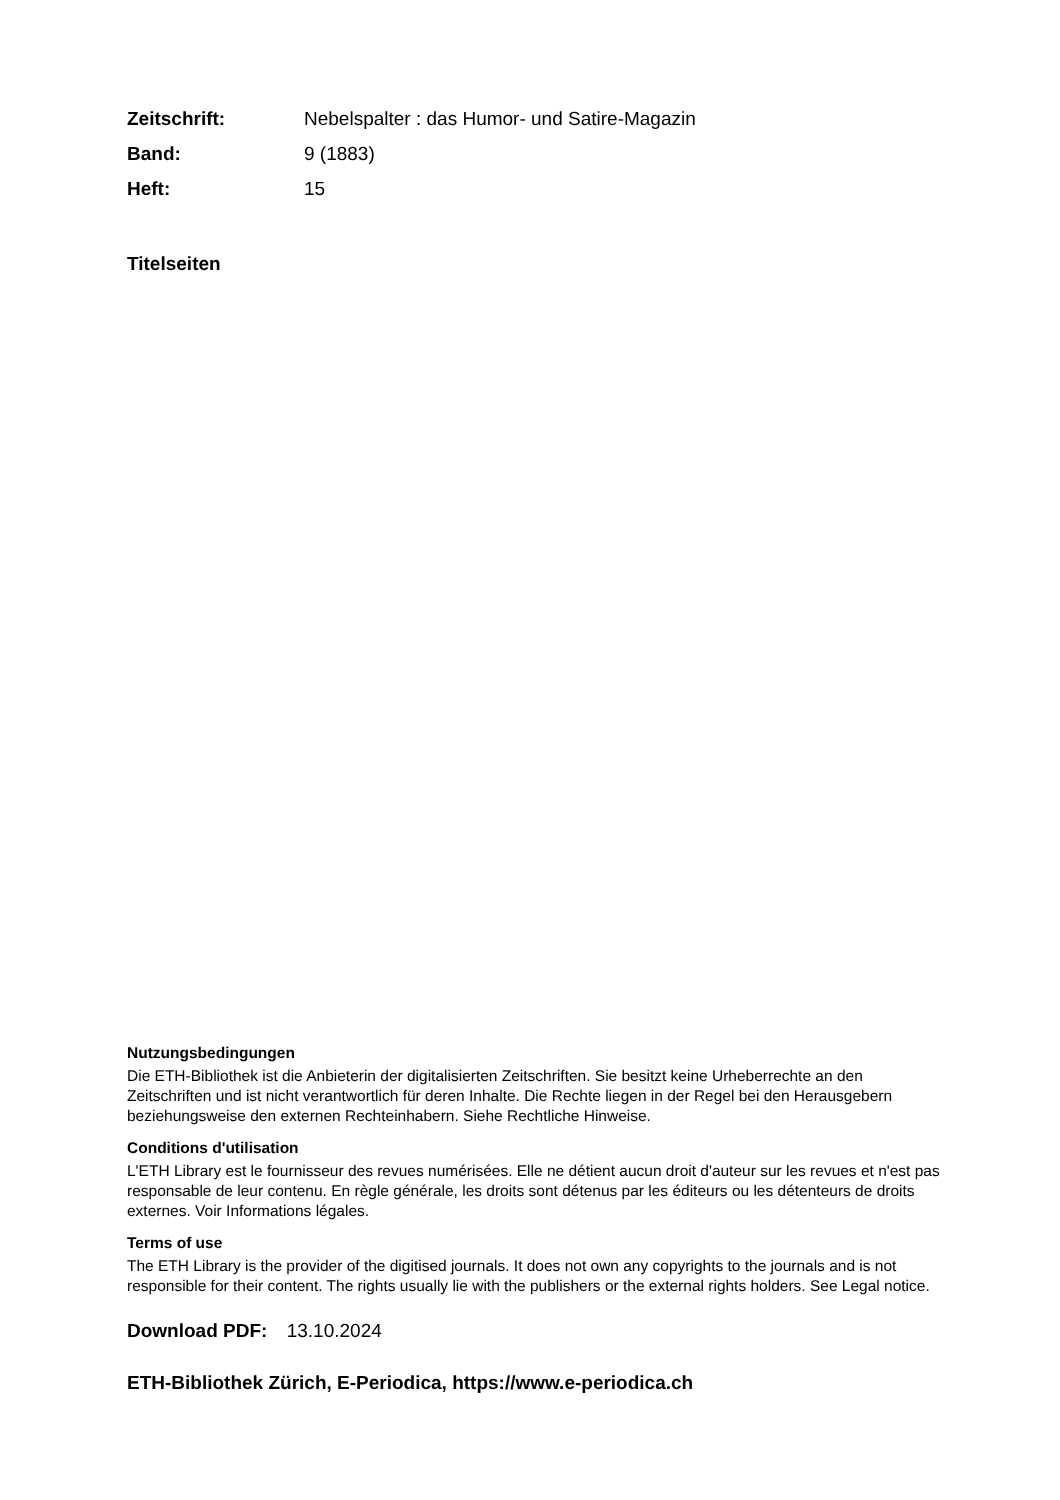Zeitschrift: Nebelspalter : das Humor- und Satire-Magazin
Band: 9 (1883)
Heft: 15
Titelseiten
Nutzungsbedingungen
Die ETH-Bibliothek ist die Anbieterin der digitalisierten Zeitschriften. Sie besitzt keine Urheberrechte an den Zeitschriften und ist nicht verantwortlich für deren Inhalte. Die Rechte liegen in der Regel bei den Herausgebern beziehungsweise den externen Rechteinhabern. Siehe Rechtliche Hinweise.
Conditions d'utilisation
L'ETH Library est le fournisseur des revues numérisées. Elle ne détient aucun droit d'auteur sur les revues et n'est pas responsable de leur contenu. En règle générale, les droits sont détenus par les éditeurs ou les détenteurs de droits externes. Voir Informations légales.
Terms of use
The ETH Library is the provider of the digitised journals. It does not own any copyrights to the journals and is not responsible for their content. The rights usually lie with the publishers or the external rights holders. See Legal notice.
Download PDF: 13.10.2024
ETH-Bibliothek Zürich, E-Periodica, https://www.e-periodica.ch